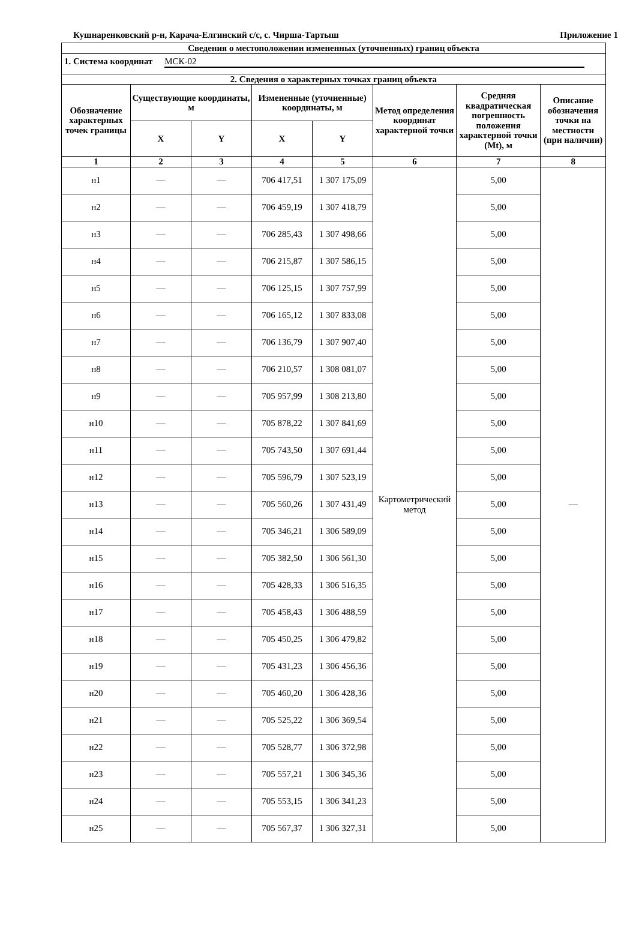Кушнаренковский р-н, Карача-Елгинский с/с, с. Чирша-Тартыш Приложение 1
| Сведения о местоположении измененных (уточненных) границ объекта | | | | | | | |
| --- | --- | --- | --- | --- | --- | --- | --- |
| 1. Система координат МСК-02 | | | | | | | |
| 2. Сведения о характерных точках границ объекта | | | | | | | |
| Обозначение характерных точек границы | Существующие координаты, м | | Измененные (уточненные) координаты, м | | Метод определения координат характерной точки | Средняя квадратическая погрешность положения характерной точки (Mt), м | Описание обозначения точки на местности (при наличии) |
| | X | Y | X | Y | | | |
| 1 | 2 | 3 | 4 | 5 | 6 | 7 | 8 |
| н1 | — | — | 706 417,51 | 1 307 175,09 | Картометрический метод | 5,00 | — |
| н2 | — | — | 706 459,19 | 1 307 418,79 | | 5,00 | |
| н3 | — | — | 706 285,43 | 1 307 498,66 | | 5,00 | |
| н4 | — | — | 706 215,87 | 1 307 586,15 | | 5,00 | |
| н5 | — | — | 706 125,15 | 1 307 757,99 | | 5,00 | |
| н6 | — | — | 706 165,12 | 1 307 833,08 | | 5,00 | |
| н7 | — | — | 706 136,79 | 1 307 907,40 | | 5,00 | |
| н8 | — | — | 706 210,57 | 1 308 081,07 | | 5,00 | |
| н9 | — | — | 705 957,99 | 1 308 213,80 | | 5,00 | |
| н10 | — | — | 705 878,22 | 1 307 841,69 | | 5,00 | |
| н11 | — | — | 705 743,50 | 1 307 691,44 | | 5,00 | |
| н12 | — | — | 705 596,79 | 1 307 523,19 | | 5,00 | |
| н13 | — | — | 705 560,26 | 1 307 431,49 | | 5,00 | |
| н14 | — | — | 705 346,21 | 1 306 589,09 | | 5,00 | |
| н15 | — | — | 705 382,50 | 1 306 561,30 | | 5,00 | |
| н16 | — | — | 705 428,33 | 1 306 516,35 | | 5,00 | |
| н17 | — | — | 705 458,43 | 1 306 488,59 | | 5,00 | |
| н18 | — | — | 705 450,25 | 1 306 479,82 | | 5,00 | |
| н19 | — | — | 705 431,23 | 1 306 456,36 | | 5,00 | |
| н20 | — | — | 705 460,20 | 1 306 428,36 | | 5,00 | |
| н21 | — | — | 705 525,22 | 1 306 369,54 | | 5,00 | |
| н22 | — | — | 705 528,77 | 1 306 372,98 | | 5,00 | |
| н23 | — | — | 705 557,21 | 1 306 345,36 | | 5,00 | |
| н24 | — | — | 705 553,15 | 1 306 341,23 | | 5,00 | |
| н25 | — | — | 705 567,37 | 1 306 327,31 | | 5,00 | |